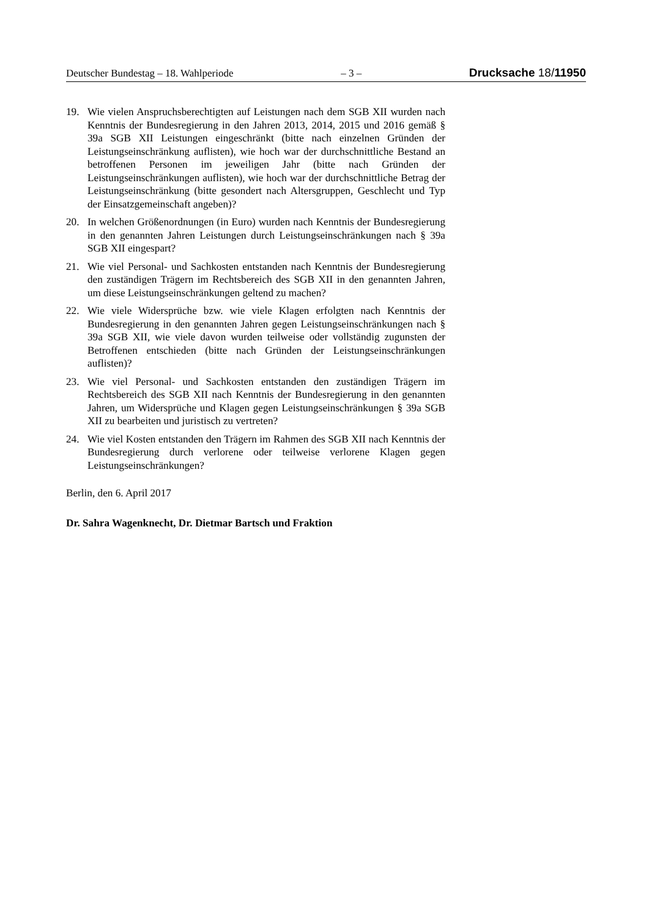Deutscher Bundestag – 18. Wahlperiode – 3 – Drucksache 18/11950
19. Wie vielen Anspruchsberechtigten auf Leistungen nach dem SGB XII wurden nach Kenntnis der Bundesregierung in den Jahren 2013, 2014, 2015 und 2016 gemäß § 39a SGB XII Leistungen eingeschränkt (bitte nach einzelnen Gründen der Leistungseinschränkung auflisten), wie hoch war der durchschnittliche Bestand an betroffenen Personen im jeweiligen Jahr (bitte nach Gründen der Leistungseinschränkungen auflisten), wie hoch war der durchschnittliche Betrag der Leistungseinschränkung (bitte gesondert nach Altersgruppen, Geschlecht und Typ der Einsatzgemeinschaft angeben)?
20. In welchen Größenordnungen (in Euro) wurden nach Kenntnis der Bundesregierung in den genannten Jahren Leistungen durch Leistungseinschränkungen nach § 39a SGB XII eingespart?
21. Wie viel Personal- und Sachkosten entstanden nach Kenntnis der Bundesregierung den zuständigen Trägern im Rechtsbereich des SGB XII in den genannten Jahren, um diese Leistungseinschränkungen geltend zu machen?
22. Wie viele Widersprüche bzw. wie viele Klagen erfolgten nach Kenntnis der Bundesregierung in den genannten Jahren gegen Leistungseinschränkungen nach § 39a SGB XII, wie viele davon wurden teilweise oder vollständig zugunsten der Betroffenen entschieden (bitte nach Gründen der Leistungseinschränkungen auflisten)?
23. Wie viel Personal- und Sachkosten entstanden den zuständigen Trägern im Rechtsbereich des SGB XII nach Kenntnis der Bundesregierung in den genannten Jahren, um Widersprüche und Klagen gegen Leistungseinschränkungen § 39a SGB XII zu bearbeiten und juristisch zu vertreten?
24. Wie viel Kosten entstanden den Trägern im Rahmen des SGB XII nach Kenntnis der Bundesregierung durch verlorene oder teilweise verlorene Klagen gegen Leistungseinschränkungen?
Berlin, den 6. April 2017
Dr. Sahra Wagenknecht, Dr. Dietmar Bartsch und Fraktion